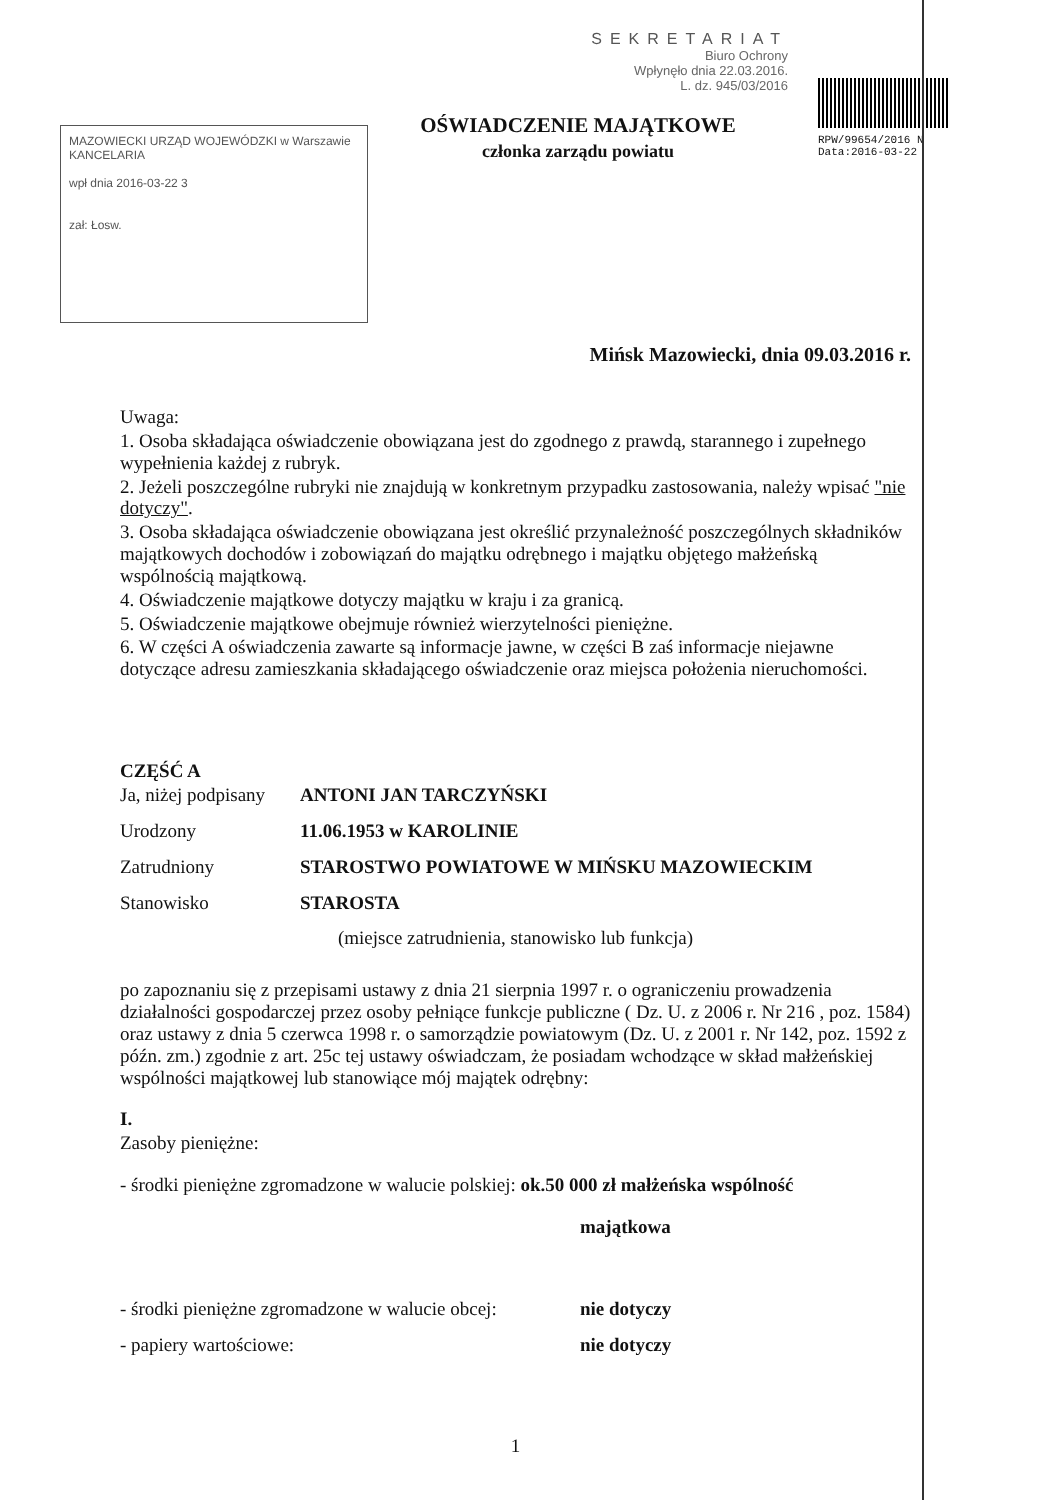MAZOWIECKI URZĄD WOJEWÓDZKI w Warszawie
KANCELARIA
wpł dnia 2016-03-22 3
zał: Łosw.
SEKRETARIAT
Biuro Ochrony
Wpłynęło dnia 22.03.2016.
L. dz. 945/03/2016
OŚWIADCZENIE MAJĄTKOWE
członka zarządu powiatu
RPW/99654/2016 N
Data:2016-03-22
Mińsk Mazowiecki, dnia 09.03.2016 r.
Uwaga:
1. Osoba składająca oświadczenie obowiązana jest do zgodnego z prawdą, starannego i zupełnego wypełnienia każdej z rubryk.
2. Jeżeli poszczególne rubryki nie znajdują w konkretnym przypadku zastosowania, należy wpisać "nie dotyczy".
3. Osoba składająca oświadczenie obowiązana jest określić przynależność poszczególnych składników majątkowych dochodów i zobowiązań do majątku odrębnego i majątku objętego małżeńską wspólnością majątkową.
4. Oświadczenie majątkowe dotyczy majątku w kraju i za granicą.
5. Oświadczenie majątkowe obejmuje również wierzytelności pieniężne.
6. W części A oświadczenia zawarte są informacje jawne, w części B zaś informacje niejawne dotyczące adresu zamieszkania składającego oświadczenie oraz miejsca położenia nieruchomości.
CZĘŚĆ A
Ja, niżej podpisany ANTONI JAN TARCZYŃSKI
Urodzony 11.06.1953 w KAROLINIE
Zatrudniony STAROSTWO POWIATOWE W MIŃSKU MAZOWIECKIM
Stanowisko STAROSTA
(miejsce zatrudnienia, stanowisko lub funkcja)
po zapoznaniu się z przepisami ustawy z dnia 21 sierpnia 1997 r. o ograniczeniu prowadzenia działalności gospodarczej przez osoby pełniące funkcje publiczne ( Dz. U. z 2006 r. Nr 216 , poz. 1584) oraz ustawy z dnia 5 czerwca 1998 r. o samorządzie powiatowym (Dz. U. z 2001 r. Nr 142, poz. 1592 z późn. zm.) zgodnie z art. 25c tej ustawy oświadczam, że posiadam wchodzące w skład małżeńskiej wspólności majątkowej lub stanowiące mój majątek odrębny:
I.
Zasoby pieniężne:
- środki pieniężne zgromadzone w walucie polskiej: ok.50 000 zł małżeńska wspólność
majątkowa
- środki pieniężne zgromadzone w walucie obcej: nie dotyczy
- papiery wartościowe: nie dotyczy
1